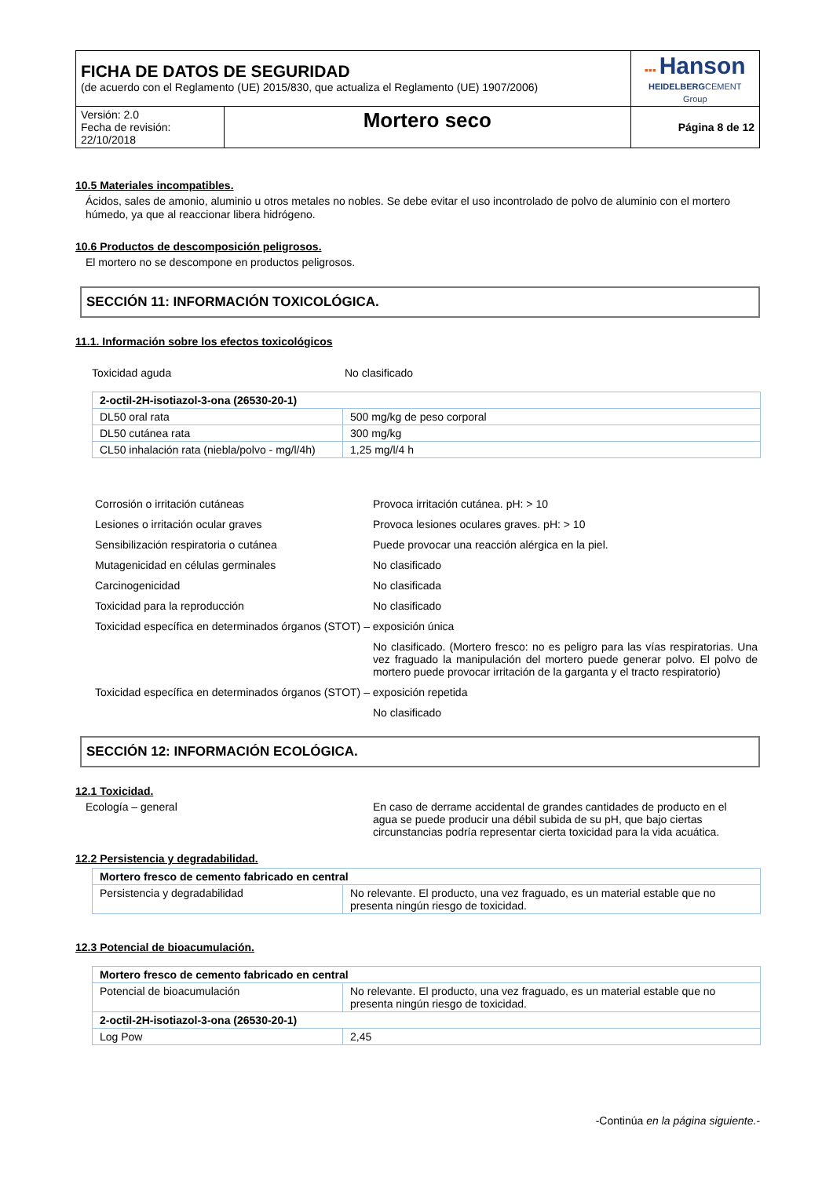| FICHA DE DATOS DE SEGURIDAD (de acuerdo con el Reglamento (UE) 2015/830, que actualiza el Reglamento (UE) 1907/2006) | | ▪▪▪ Hanson HEIDELBERG CEMENT Group |
| Versión: 2.0 Fecha de revisión: 22/10/2018 | Mortero seco | Página 8 de 12 |
10.5 Materiales incompatibles.
Ácidos, sales de amonio, aluminio u otros metales no nobles. Se debe evitar el uso incontrolado de polvo de aluminio con el mortero húmedo, ya que al reaccionar libera hidrógeno.
10.6 Productos de descomposición peligrosos.
El mortero no se descompone en productos peligrosos.
SECCIÓN 11: INFORMACIÓN TOXICOLÓGICA.
11.1. Información sobre los efectos toxicológicos
Toxicidad aguda No clasificado
| 2-octil-2H-isotiazol-3-ona (26530-20-1) | |
| DL50 oral rata | 500 mg/kg de peso corporal |
| DL50 cutánea rata | 300 mg/kg |
| CL50 inhalación rata (niebla/polvo - mg/l/4h) | 1,25 mg/l/4 h |
Corrosión o irritación cutáneas Provoca irritación cutánea. pH: > 10
Lesiones o irritación ocular graves Provoca lesiones oculares graves. pH: > 10
Sensibilización respiratoria o cutánea Puede provocar una reacción alérgica en la piel.
Mutagenicidad en células germinales No clasificado
Carcinogenicidad No clasificada
Toxicidad para la reproducción No clasificado
Toxicidad específica en determinados órganos (STOT) – exposición única
No clasificado. (Mortero fresco: no es peligro para las vías respiratorias. Una vez fraguado la manipulación del mortero puede generar polvo. El polvo de mortero puede provocar irritación de la garganta y el tracto respiratorio)
Toxicidad específica en determinados órganos (STOT) – exposición repetida
No clasificado
SECCIÓN 12: INFORMACIÓN ECOLÓGICA.
12.1 Toxicidad.
Ecología – general En caso de derrame accidental de grandes cantidades de producto en el agua se puede producir una débil subida de su pH, que bajo ciertas circunstancias podría representar cierta toxicidad para la vida acuática.
12.2 Persistencia y degradabilidad.
| Mortero fresco de cemento fabricado en central | |
| Persistencia y degradabilidad | No relevante. El producto, una vez fraguado, es un material estable que no presenta ningún riesgo de toxicidad. |
12.3 Potencial de bioacumulación.
| Mortero fresco de cemento fabricado en central | |
| Potencial de bioacumulación | No relevante. El producto, una vez fraguado, es un material estable que no presenta ningún riesgo de toxicidad. |
| 2-octil-2H-isotiazol-3-ona (26530-20-1) | |
| Log Pow | 2,45 |
-Continúa en la página siguiente.-